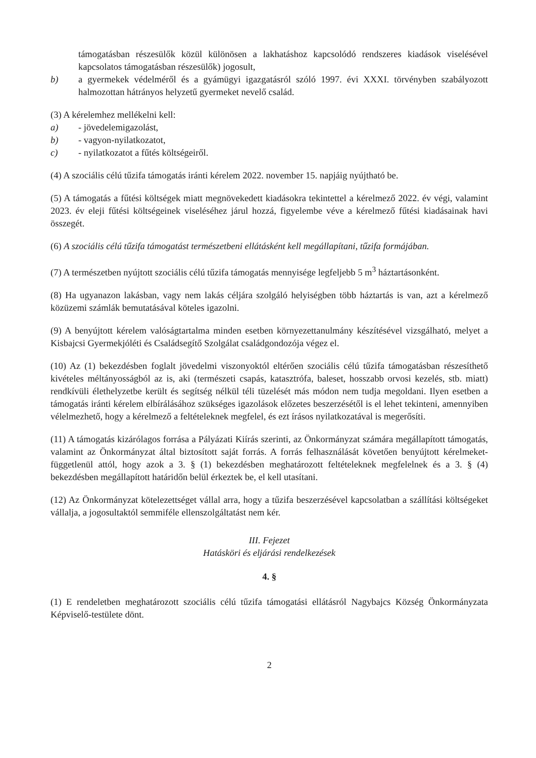támogatásban részesülők közül különösen a lakhatáshoz kapcsolódó rendszeres kiadások viselésével kapcsolatos támogatásban részesülők) jogosult,
b) a gyermekek védelméről és a gyámügyi igazgatásról szóló 1997. évi XXXI. törvényben szabályozott halmozottan hátrányos helyzetű gyermeket nevelő család.
(3) A kérelemhez mellékelni kell:
a) - jövedelemigazolást,
b) - vagyon-nyilatkozatot,
c) - nyilatkozatot a fűtés költségeiről.
(4) A szociális célú tűzifa támogatás iránti kérelem 2022. november 15. napjáig nyújtható be.
(5) A támogatás a fűtési költségek miatt megnövekedett kiadásokra tekintettel a kérelmező 2022. év végi, valamint 2023. év eleji fűtési költségeinek viseléséhez járul hozzá, figyelembe véve a kérelmező fűtési kiadásainak havi összegét.
(6) A szociális célú tűzifa támogatást természetbeni ellátásként kell megállapítani, tűzifa formájában.
(7) A természetben nyújtott szociális célú tűzifa támogatás mennyisége legfeljebb 5 m<sup>3</sup> háztartásonként.
(8) Ha ugyanazon lakásban, vagy nem lakás céljára szolgáló helyiségben több háztartás is van, azt a kérelmező közüzemi számlák bemutatásával köteles igazolni.
(9) A benyújtott kérelem valóságtartalma minden esetben környezettanulmány készítésével vizsgálható, melyet a Kisbajcsi Gyermekjóléti és Családsegítő Szolgálat családgondozója végez el.
(10) Az (1) bekezdésben foglalt jövedelmi viszonyoktól eltérően szociális célú tűzifa támogatásban részesíthető kivételes méltányosságból az is, aki (természeti csapás, katasztrófa, baleset, hosszabb orvosi kezelés, stb. miatt) rendkívüli élethelyzetbe került és segítség nélkül téli tüzelését más módon nem tudja megoldani. Ilyen esetben a támogatás iránti kérelem elbírálásához szükséges igazolások előzetes beszerzésétől is el lehet tekinteni, amennyiben vélelmezhető, hogy a kérelmező a feltételeknek megfelel, és ezt írásos nyilatkozatával is megerősíti.
(11) A támogatás kizárólagos forrása a Pályázati Kiírás szerinti, az Önkormányzat számára megállapított támogatás, valamint az Önkormányzat által biztosított saját forrás. A forrás felhasználását követően benyújtott kérelmeket- függetlenül attól, hogy azok a 3. § (1) bekezdésben meghatározott feltételeknek megfelelnek és a 3. § (4) bekezdésben megállapított határidőn belül érkeztek be, el kell utasítani.
(12) Az Önkormányzat kötelezettséget vállal arra, hogy a tűzifa beszerzésével kapcsolatban a szállítási költségeket vállalja, a jogosultaktól semmiféle ellenszolgáltatást nem kér.
III. Fejezet
Hatásköri és eljárási rendelkezések
4. §
(1) E rendeletben meghatározott szociális célú tűzifa támogatási ellátásról Nagybajcs Község Önkormányzata Képviselő-testülete dönt.
2